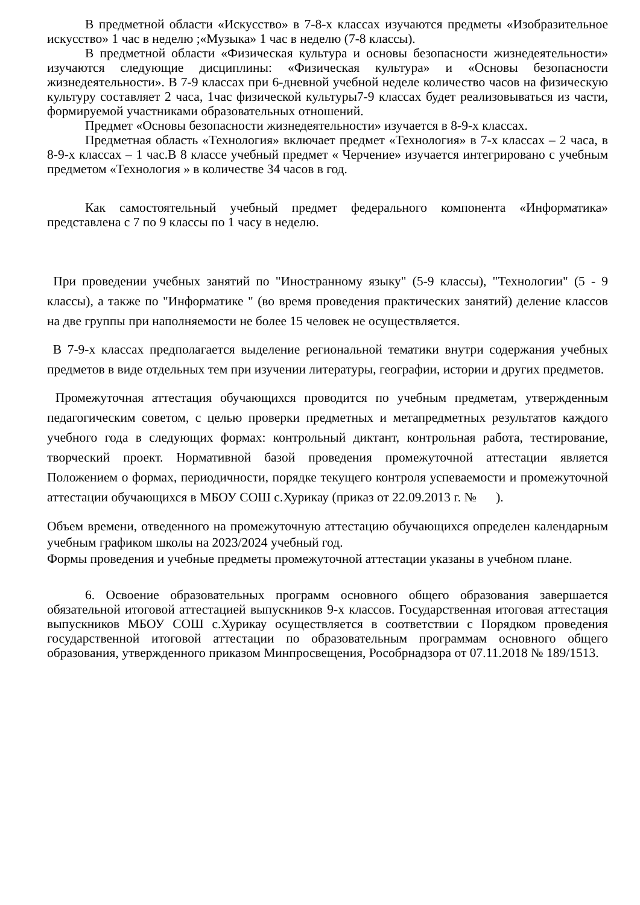В предметной области «Искусство» в 7-8-х классах изучаются предметы «Изобразительное искусство» 1 час в неделю ;«Музыка» 1 час в неделю (7-8 классы).
В предметной области «Физическая культура и основы безопасности жизнедеятельности» изучаются следующие дисциплины: «Физическая культура» и «Основы безопасности жизнедеятельности». В 7-9 классах при 6-дневной учебной неделе количество часов на физическую культуру составляет 2 часа, 1час физической культуры7-9 классах будет реализовываться из части, формируемой участниками образовательных отношений.
Предмет «Основы безопасности жизнедеятельности» изучается в 8-9-х классах.
Предметная область «Технология» включает предмет «Технология» в 7-х классах – 2 часа, в 8-9-х классах – 1 час.В 8 классе учебный предмет « Черчение» изучается интегрировано с учебным предметом «Технология » в количестве 34 часов в год.
Как самостоятельный учебный предмет федерального компонента «Информатика» представлена с 7 по 9 классы по 1 часу в неделю.
При проведении учебных занятий по "Иностранному языку" (5-9 классы), "Технологии" (5 - 9 классы), а также по "Информатике " (во время проведения практических занятий) деление классов на две группы при наполняемости не более 15 человек не осуществляется.
В 7-9-х классах предполагается выделение региональной тематики внутри содержания учебных предметов в виде отдельных тем при изучении литературы, географии, истории и других предметов.
Промежуточная аттестация обучающихся проводится по учебным предметам, утвержденным педагогическим советом, с целью проверки предметных и метапредметных результатов каждого учебного года в следующих формах: контрольный диктант, контрольная работа, тестирование, творческий проект. Нормативной базой проведения промежуточной аттестации является Положением о формах, периодичности, порядке текущего контроля успеваемости и промежуточной аттестации обучающихся в МБОУ СОШ с.Хурикау (приказ от 22.09.2013 г. № ).
Объем времени, отведенного на промежуточную аттестацию обучающихся определен календарным учебным графиком школы на 2023/2024 учебный год.
Формы проведения и учебные предметы промежуточной аттестации указаны в учебном плане.
6. Освоение образовательных программ основного общего образования завершается обязательной итоговой аттестацией выпускников 9-х классов. Государственная итоговая аттестация выпускников МБОУ СОШ с.Хурикау осуществляется в соответствии с Порядком проведения государственной итоговой аттестации по образовательным программам основного общего образования, утвержденного приказом Минпросвещения, Рособрнадзора от 07.11.2018 № 189/1513.